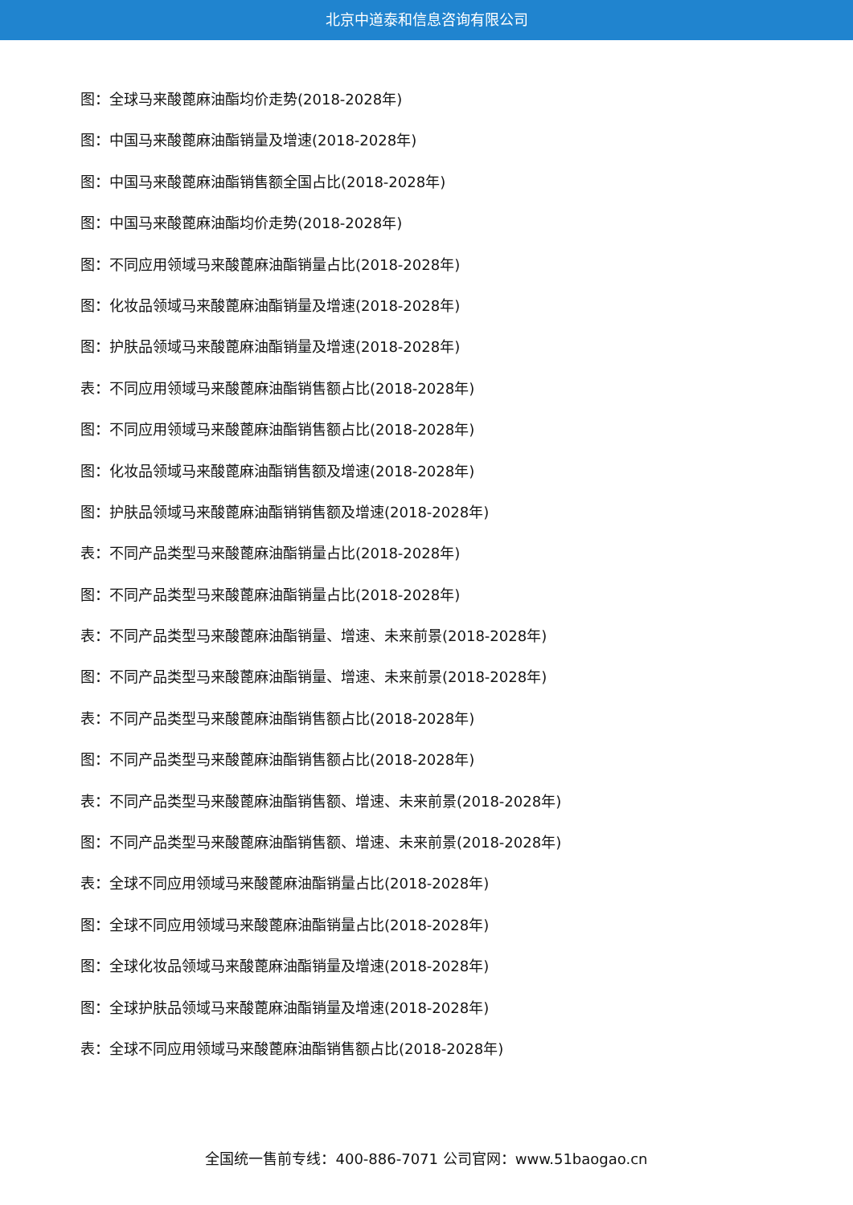北京中道泰和信息咨询有限公司
图：全球马来酸蓖麻油酯均价走势(2018-2028年)
图：中国马来酸蓖麻油酯销量及增速(2018-2028年)
图：中国马来酸蓖麻油酯销售额全国占比(2018-2028年)
图：中国马来酸蓖麻油酯均价走势(2018-2028年)
图：不同应用领域马来酸蓖麻油酯销量占比(2018-2028年)
图：化妆品领域马来酸蓖麻油酯销量及增速(2018-2028年)
图：护肤品领域马来酸蓖麻油酯销量及增速(2018-2028年)
表：不同应用领域马来酸蓖麻油酯销售额占比(2018-2028年)
图：不同应用领域马来酸蓖麻油酯销售额占比(2018-2028年)
图：化妆品领域马来酸蓖麻油酯销售额及增速(2018-2028年)
图：护肤品领域马来酸蓖麻油酯销销售额及增速(2018-2028年)
表：不同产品类型马来酸蓖麻油酯销量占比(2018-2028年)
图：不同产品类型马来酸蓖麻油酯销量占比(2018-2028年)
表：不同产品类型马来酸蓖麻油酯销量、增速、未来前景(2018-2028年)
图：不同产品类型马来酸蓖麻油酯销量、增速、未来前景(2018-2028年)
表：不同产品类型马来酸蓖麻油酯销售额占比(2018-2028年)
图：不同产品类型马来酸蓖麻油酯销售额占比(2018-2028年)
表：不同产品类型马来酸蓖麻油酯销售额、增速、未来前景(2018-2028年)
图：不同产品类型马来酸蓖麻油酯销售额、增速、未来前景(2018-2028年)
表：全球不同应用领域马来酸蓖麻油酯销量占比(2018-2028年)
图：全球不同应用领域马来酸蓖麻油酯销量占比(2018-2028年)
图：全球化妆品领域马来酸蓖麻油酯销量及增速(2018-2028年)
图：全球护肤品领域马来酸蓖麻油酯销量及增速(2018-2028年)
表：全球不同应用领域马来酸蓖麻油酯销售额占比(2018-2028年)
全国统一售前专线：400-886-7071 公司官网：www.51baogao.cn